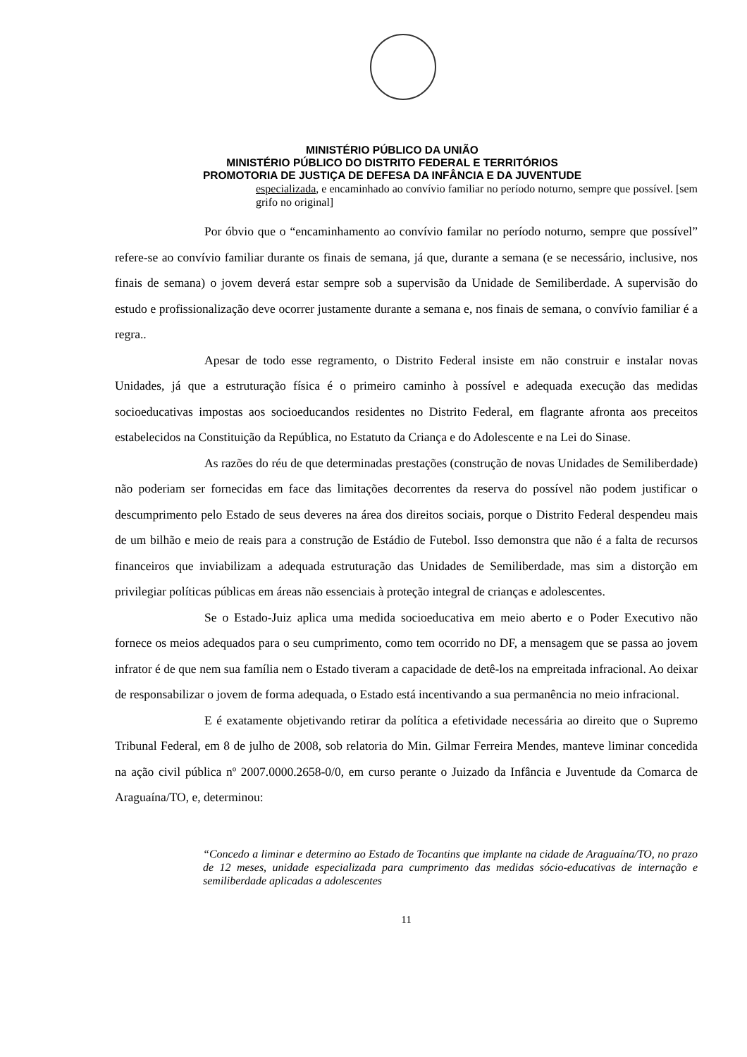MINISTÉRIO PÚBLICO DA UNIÃO
MINISTÉRIO PÚBLICO DO DISTRITO FEDERAL E TERRITÓRIOS
PROMOTORIA DE JUSTIÇA DE DEFESA DA INFÂNCIA E DA JUVENTUDE
especializada, e encaminhado ao convívio familiar no período noturno, sempre que possível. [sem grifo no original]
Por óbvio que o “encaminhamento ao convívio familar no período noturno, sempre que possível” refere-se ao convívio familiar durante os finais de semana, já que, durante a semana (e se necessário, inclusive, nos finais de semana) o jovem deverá estar sempre sob a supervisão da Unidade de Semiliberdade. A supervisão do estudo e profissionalização deve ocorrer justamente durante a semana e, nos finais de semana, o convívio familiar é a regra..
Apesar de todo esse regramento, o Distrito Federal insiste em não construir e instalar novas Unidades, já que a estruturação física é o primeiro caminho à possível e adequada execução das medidas socioeducativas impostas aos socioeducandos residentes no Distrito Federal, em flagrante afronta aos preceitos estabelecidos na Constituição da República, no Estatuto da Criança e do Adolescente e na Lei do Sinase.
As razões do réu de que determinadas prestações (construção de novas Unidades de Semiliberdade) não poderiam ser fornecidas em face das limitações decorrentes da reserva do possível não podem justificar o descumprimento pelo Estado de seus deveres na área dos direitos sociais, porque o Distrito Federal despendeu mais de um bilhão e meio de reais para a construção de Estádio de Futebol. Isso demonstra que não é a falta de recursos financeiros que inviabilizam a adequada estruturação das Unidades de Semiliberdade, mas sim a distorção em privilegiar políticas públicas em áreas não essenciais à proteção integral de crianças e adolescentes.
Se o Estado-Juiz aplica uma medida socioeducativa em meio aberto e o Poder Executivo não fornece os meios adequados para o seu cumprimento, como tem ocorrido no DF, a mensagem que se passa ao jovem infrator é de que nem sua família nem o Estado tiveram a capacidade de detê-los na empreitada infracional. Ao deixar de responsabilizar o jovem de forma adequada, o Estado está incentivando a sua permanência no meio infracional.
E é exatamente objetivando retirar da política a efetividade necessária ao direito que o Supremo Tribunal Federal, em 8 de julho de 2008, sob relatoria do Min. Gilmar Ferreira Mendes, manteve liminar concedida na ação civil pública nº 2007.0000.2658-0/0, em curso perante o Juizado da Infância e Juventude da Comarca de Araguaína/TO, e, determinou:
“Concedo a liminar e determino ao Estado de Tocantins que implante na cidade de Araguaína/TO, no prazo de 12 meses, unidade especializada para cumprimento das medidas sócio-educativas de internação e semiliberdade aplicadas a adolescentes
11